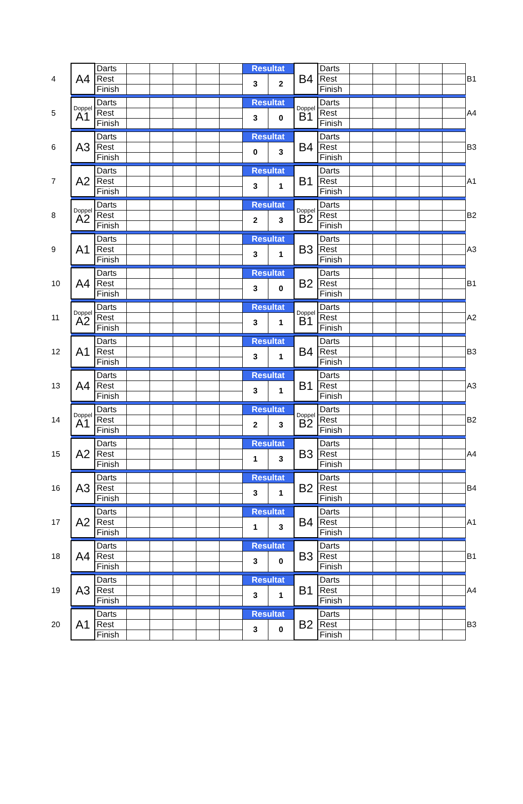| 4 | A4 | Darts | | | | | | Resultat | | B4 | Darts | | | | | | B1 |
| | | Rest | | | | | | 3 | 2 | | Rest | | | | | | |
| | | Finish | | | | | | | | | Finish | | | | | | |
| 5 | Doppel A1 | Darts | | | | | | Resultat | | Doppel B1 | Darts | | | | | | A4 |
| | | Rest | | | | | | 3 | 0 | | Rest | | | | | | |
| | | Finish | | | | | | | | | Finish | | | | | | |
| 6 | A3 | Darts | | | | | | Resultat | | B4 | Darts | | | | | | B3 |
| | | Rest | | | | | | 0 | 3 | | Rest | | | | | | |
| | | Finish | | | | | | | | | Finish | | | | | | |
| 7 | A2 | Darts | | | | | | Resultat | | B1 | Darts | | | | | | A1 |
| | | Rest | | | | | | 3 | 1 | | Rest | | | | | | |
| | | Finish | | | | | | | | | Finish | | | | | | |
| 8 | Doppel A2 | Darts | | | | | | Resultat | | Doppel B2 | Darts | | | | | | B2 |
| | | Rest | | | | | | 2 | 3 | | Rest | | | | | | |
| | | Finish | | | | | | | | | Finish | | | | | | |
| 9 | A1 | Darts | | | | | | Resultat | | B3 | Darts | | | | | | A3 |
| | | Rest | | | | | | 3 | 1 | | Rest | | | | | | |
| | | Finish | | | | | | | | | Finish | | | | | | |
| 10 | A4 | Darts | | | | | | Resultat | | B2 | Darts | | | | | | B1 |
| | | Rest | | | | | | 3 | 0 | | Rest | | | | | | |
| | | Finish | | | | | | | | | Finish | | | | | | |
| 11 | Doppel A2 | Darts | | | | | | Resultat | | Doppel B1 | Darts | | | | | | A2 |
| | | Rest | | | | | | 3 | 1 | | Rest | | | | | | |
| | | Finish | | | | | | | | | Finish | | | | | | |
| 12 | A1 | Darts | | | | | | Resultat | | B4 | Darts | | | | | | B3 |
| | | Rest | | | | | | 3 | 1 | | Rest | | | | | | |
| | | Finish | | | | | | | | | Finish | | | | | | |
| 13 | A4 | Darts | | | | | | Resultat | | B1 | Darts | | | | | | A3 |
| | | Rest | | | | | | 3 | 1 | | Rest | | | | | | |
| | | Finish | | | | | | | | | Finish | | | | | | |
| 14 | Doppel A1 | Darts | | | | | | Resultat | | Doppel B2 | Darts | | | | | | B2 |
| | | Rest | | | | | | 2 | 3 | | Rest | | | | | | |
| | | Finish | | | | | | | | | Finish | | | | | | |
| 15 | A2 | Darts | | | | | | Resultat | | B3 | Darts | | | | | | A4 |
| | | Rest | | | | | | 1 | 3 | | Rest | | | | | | |
| | | Finish | | | | | | | | | Finish | | | | | | |
| 16 | A3 | Darts | | | | | | Resultat | | B2 | Darts | | | | | | B4 |
| | | Rest | | | | | | 3 | 1 | | Rest | | | | | | |
| | | Finish | | | | | | | | | Finish | | | | | | |
| 17 | A2 | Darts | | | | | | Resultat | | B4 | Darts | | | | | | A1 |
| | | Rest | | | | | | 1 | 3 | | Rest | | | | | | |
| | | Finish | | | | | | | | | Finish | | | | | | |
| 18 | A4 | Darts | | | | | | Resultat | | B3 | Darts | | | | | | B1 |
| | | Rest | | | | | | 3 | 0 | | Rest | | | | | | |
| | | Finish | | | | | | | | | Finish | | | | | | |
| 19 | A3 | Darts | | | | | | Resultat | | B1 | Darts | | | | | | A4 |
| | | Rest | | | | | | 3 | 1 | | Rest | | | | | | |
| | | Finish | | | | | | | | | Finish | | | | | | |
| 20 | A1 | Darts | | | | | | Resultat | | B2 | Darts | | | | | | B3 |
| | | Rest | | | | | | 3 | 0 | | Rest | | | | | | |
| | | Finish | | | | | | | | | Finish | | | | | | |